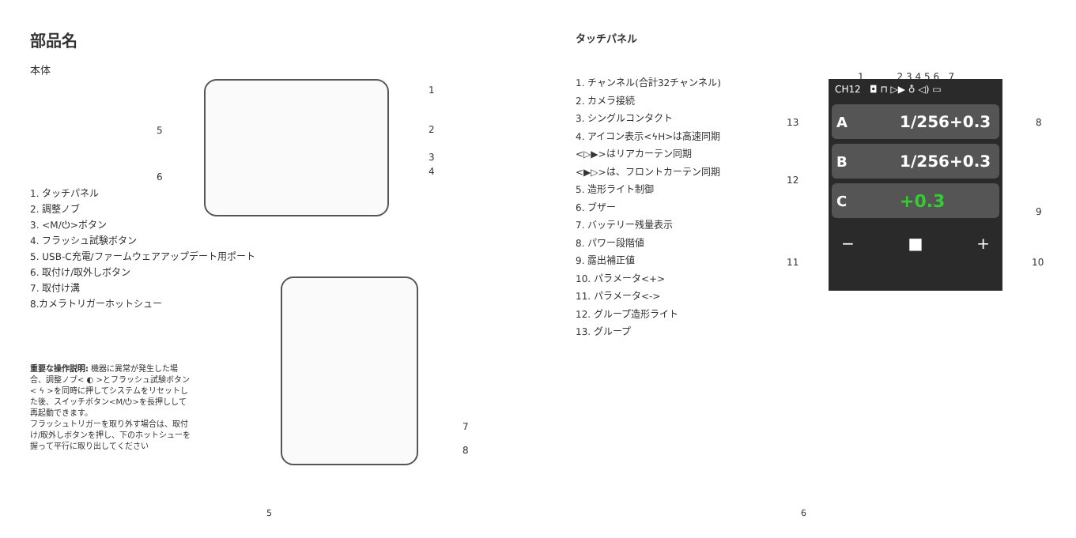部品名
本体
1
5 2
3
6 4
1. タッチパネル
2. 調整ノブ
3. <M/⏻>ボタン
4. フラッシュ試験ボタン
5. USB-C充電/ファームウェアアップデート用ポート
6. 取付け/取外しボタン
7. 取付け溝
8.カメラトリガーホットシュー
重要な操作説明: 機器に異常が発生した場合、調整ノブ< ◐ >とフラッシュ試験ボタン< ϟ >を同時に押してシステムをリセットした後、スイッチボタン<M/⏻>を長押しして再起動できます。
フラッシュトリガーを取り外す場合は、取付け/取外しボタンを押し、下のホットシューを握って平行に取り出してください
7
8
5
タッチパネル
1. チャンネル(合計32チャンネル)
2. カメラ接続
3. シングルコンタクト
4. アイコン表示<ϟH>は高速同期
<▷▶>はリアカーテン同期
<▶▷>は、フロントカーテン同期
5. 造形ライト制御
6. ブザー
7. バッテリー残量表示
8. パワー段階値
9. 露出補正値
10. パラメータ<+>
11. パラメータ<->
12. グループ造形ライト
13. グループ
1 2 3 4 5 6 7
CH12 ◘ ⊓ ▷▶ ♁ ◁) ▭
A 1/256+0.3
B 1/256+0.3
C +0.3
− ■ +
13 8
12
9
11 10
6